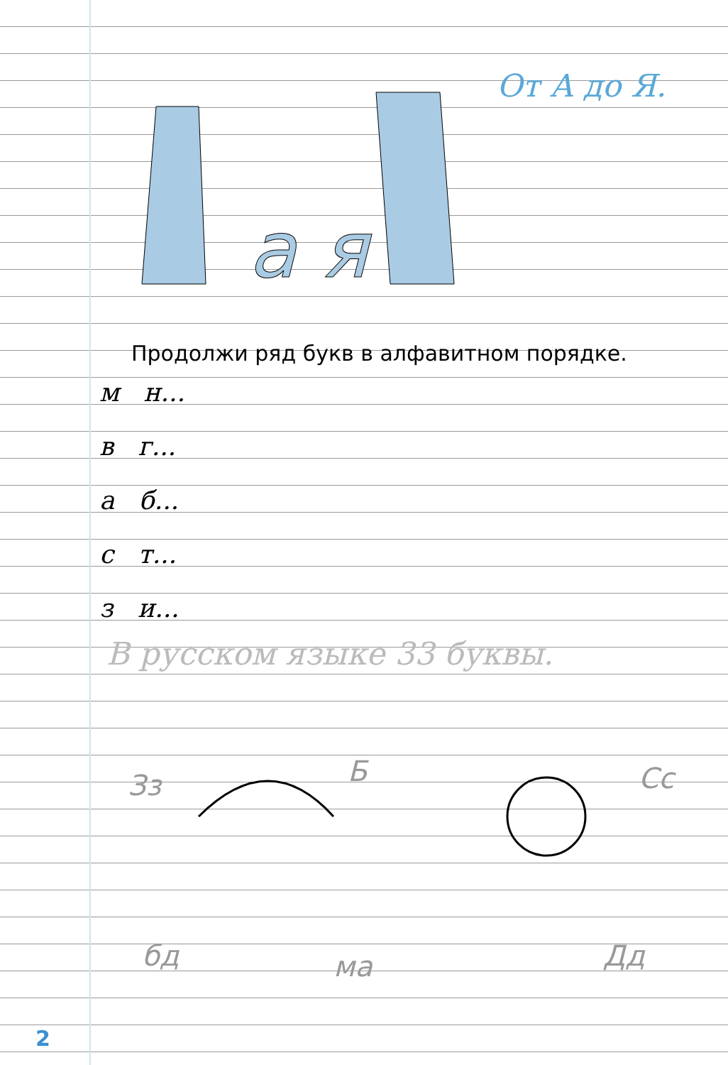a я
От А до Я.
Продолжи ряд букв в алфавитном порядке.
м н...
в г...
а б...
с т...
з и...
В русском языке 33 буквы.
Зз
Б
Сс
бд
ма
Дд
2